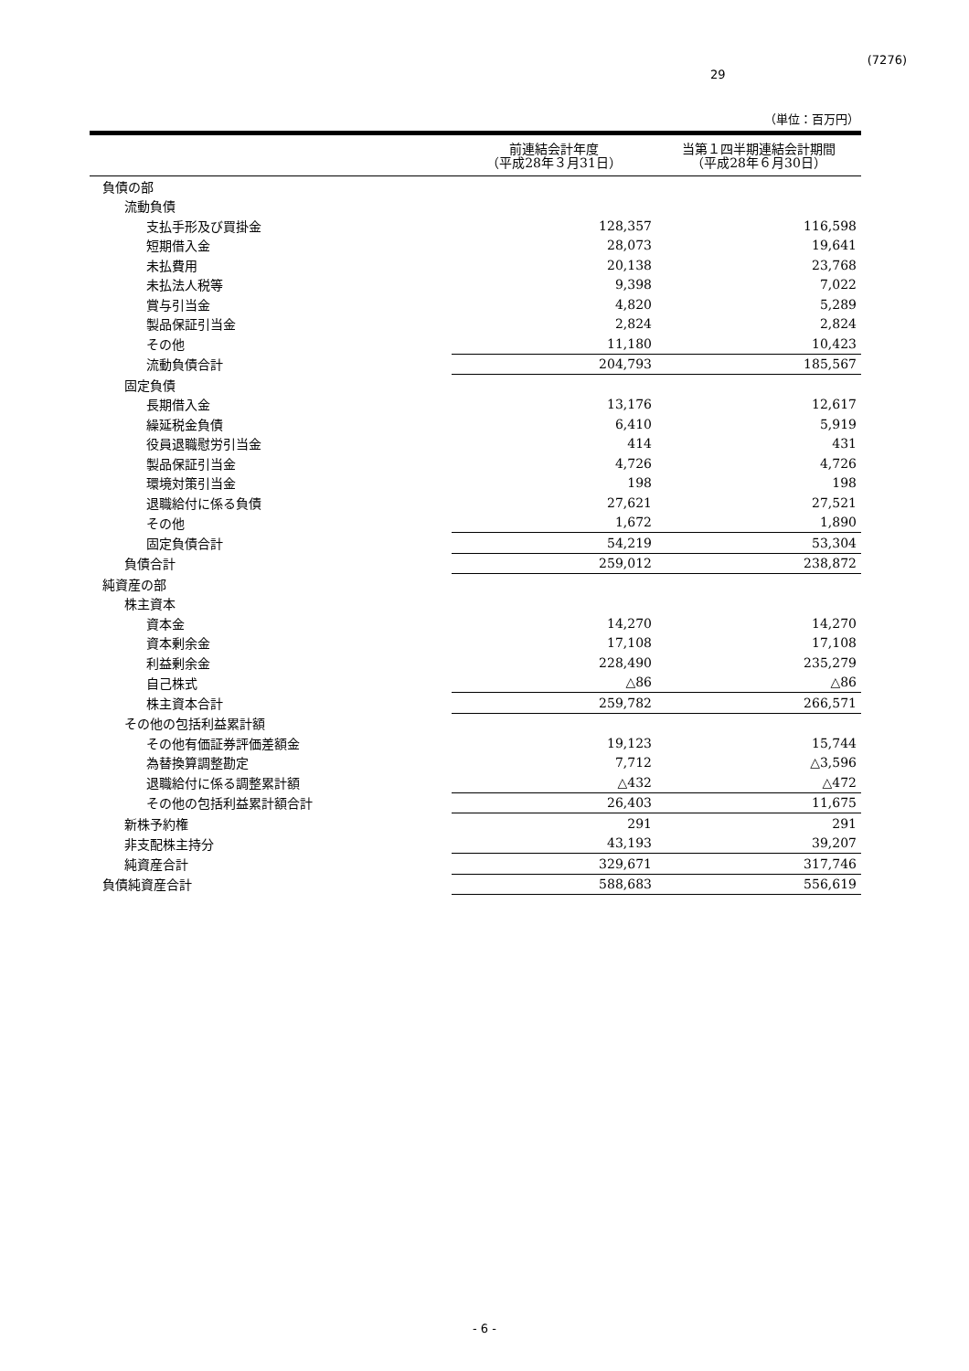29
(7276)
（単位：百万円）
| | 前連結会計年度 （平成28年３月31日） | 当第１四半期連結会計期間 （平成28年６月30日） |
| --- | --- | --- |
| 負債の部 | | |
| 流動負債 | | |
| 支払手形及び買掛金 | 128,357 | 116,598 |
| 短期借入金 | 28,073 | 19,641 |
| 未払費用 | 20,138 | 23,768 |
| 未払法人税等 | 9,398 | 7,022 |
| 賞与引当金 | 4,820 | 5,289 |
| 製品保証引当金 | 2,824 | 2,824 |
| その他 | 11,180 | 10,423 |
| 流動負債合計 | 204,793 | 185,567 |
| 固定負債 | | |
| 長期借入金 | 13,176 | 12,617 |
| 繰延税金負債 | 6,410 | 5,919 |
| 役員退職慰労引当金 | 414 | 431 |
| 製品保証引当金 | 4,726 | 4,726 |
| 環境対策引当金 | 198 | 198 |
| 退職給付に係る負債 | 27,621 | 27,521 |
| その他 | 1,672 | 1,890 |
| 固定負債合計 | 54,219 | 53,304 |
| 負債合計 | 259,012 | 238,872 |
| 純資産の部 | | |
| 株主資本 | | |
| 資本金 | 14,270 | 14,270 |
| 資本剰余金 | 17,108 | 17,108 |
| 利益剰余金 | 228,490 | 235,279 |
| 自己株式 | △86 | △86 |
| 株主資本合計 | 259,782 | 266,571 |
| その他の包括利益累計額 | | |
| その他有価証券評価差額金 | 19,123 | 15,744 |
| 為替換算調整勘定 | 7,712 | △3,596 |
| 退職給付に係る調整累計額 | △432 | △472 |
| その他の包括利益累計額合計 | 26,403 | 11,675 |
| 新株予約権 | 291 | 291 |
| 非支配株主持分 | 43,193 | 39,207 |
| 純資産合計 | 329,671 | 317,746 |
| 負債純資産合計 | 588,683 | 556,619 |
- 6 -